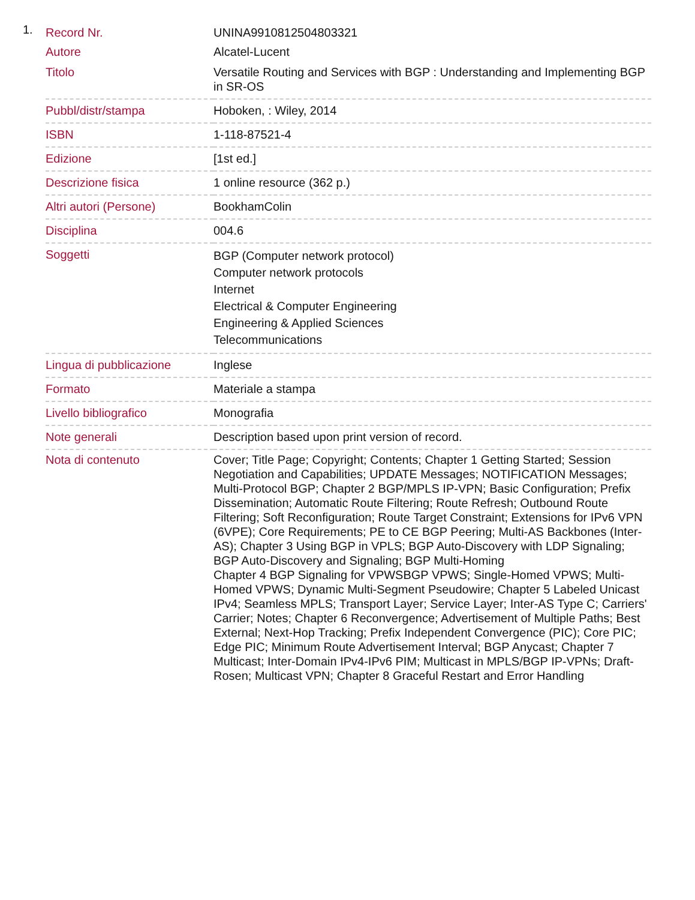1.
| Record Nr. | UNINA9910812504803321 |
| Autore | Alcatel-Lucent |
| Titolo | Versatile Routing and Services with BGP : Understanding and Implementing BGP in SR-OS |
| Pubbl/distr/stampa | Hoboken, : Wiley, 2014 |
| ISBN | 1-118-87521-4 |
| Edizione | [1st ed.] |
| Descrizione fisica | 1 online resource (362 p.) |
| Altri autori (Persone) | BookhamColin |
| Disciplina | 004.6 |
| Soggetti | BGP (Computer network protocol) Computer network protocols Internet Electrical & Computer Engineering Engineering & Applied Sciences Telecommunications |
| Lingua di pubblicazione | Inglese |
| Formato | Materiale a stampa |
| Livello bibliografico | Monografia |
| Note generali | Description based upon print version of record. |
| Nota di contenuto | Cover; Title Page; Copyright; Contents; Chapter 1 Getting Started; Session Negotiation and Capabilities; UPDATE Messages; NOTIFICATION Messages; Multi-Protocol BGP; Chapter 2 BGP/MPLS IP-VPN; Basic Configuration; Prefix Dissemination; Automatic Route Filtering; Route Refresh; Outbound Route Filtering; Soft Reconfiguration; Route Target Constraint; Extensions for IPv6 VPN (6VPE); Core Requirements; PE to CE BGP Peering; Multi-AS Backbones (Inter-AS); Chapter 3 Using BGP in VPLS; BGP Auto-Discovery with LDP Signaling; BGP Auto-Discovery and Signaling; BGP Multi-Homing Chapter 4 BGP Signaling for VPWSBGP VPWS; Single-Homed VPWS; Multi-Homed VPWS; Dynamic Multi-Segment Pseudowire; Chapter 5 Labeled Unicast IPv4; Seamless MPLS; Transport Layer; Service Layer; Inter-AS Type C; Carriers' Carrier; Notes; Chapter 6 Reconvergence; Advertisement of Multiple Paths; Best External; Next-Hop Tracking; Prefix Independent Convergence (PIC); Core PIC; Edge PIC; Minimum Route Advertisement Interval; BGP Anycast; Chapter 7 Multicast; Inter-Domain IPv4-IPv6 PIM; Multicast in MPLS/BGP IP-VPNs; Draft-Rosen; Multicast VPN; Chapter 8 Graceful Restart and Error Handling |